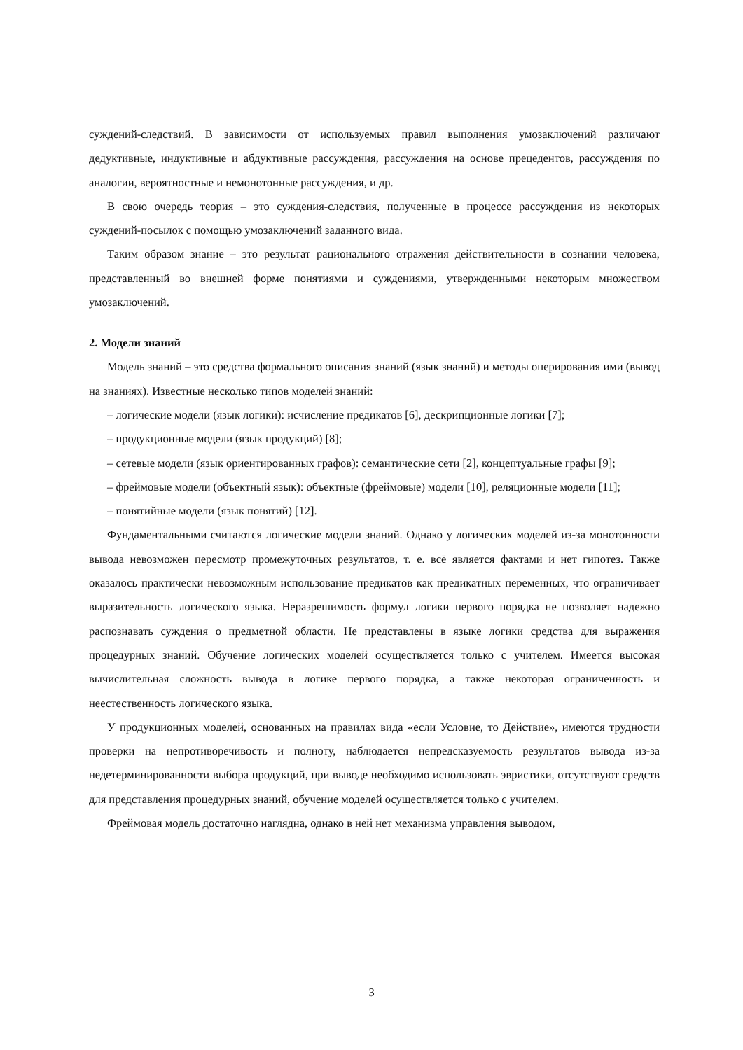суждений-следствий. В зависимости от используемых правил выполнения умозаключений различают дедуктивные, индуктивные и абдуктивные рассуждения, рассуждения на основе прецедентов, рассуждения по аналогии, вероятностные и немонотонные рассуждения, и др.
В свою очередь теория – это суждения-следствия, полученные в процессе рассуждения из некоторых суждений-посылок с помощью умозаключений заданного вида.
Таким образом знание – это результат рационального отражения действительности в сознании человека, представленный во внешней форме понятиями и суждениями, утвержденными некоторым множеством умозаключений.
2. Модели знаний
Модель знаний – это средства формального описания знаний (язык знаний) и методы оперирования ими (вывод на знаниях). Известные несколько типов моделей знаний:
– логические модели (язык логики): исчисление предикатов [6], дескрипционные логики [7];
– продукционные модели (язык продукций) [8];
– сетевые модели (язык ориентированных графов): семантические сети [2], концептуальные графы [9];
– фреймовые модели (объектный язык): объектные (фреймовые) модели [10], реляционные модели [11];
– понятийные модели (язык понятий) [12].
Фундаментальными считаются логические модели знаний. Однако у логических моделей из-за монотонности вывода невозможен пересмотр промежуточных результатов, т. е. всё является фактами и нет гипотез. Также оказалось практически невозможным использование предикатов как предикатных переменных, что ограничивает выразительность логического языка. Неразрешимость формул логики первого порядка не позволяет надежно распознавать суждения о предметной области. Не представлены в языке логики средства для выражения процедурных знаний. Обучение логических моделей осуществляется только с учителем. Имеется высокая вычислительная сложность вывода в логике первого порядка, а также некоторая ограниченность и неестественность логического языка.
У продукционных моделей, основанных на правилах вида «если Условие, то Действие», имеются трудности проверки на непротиворечивость и полноту, наблюдается непредсказуемость результатов вывода из-за недетерминированности выбора продукций, при выводе необходимо использовать эвристики, отсутствуют средств для представления процедурных знаний, обучение моделей осуществляется только с учителем.
Фреймовая модель достаточно наглядна, однако в ней нет механизма управления выводом,
3